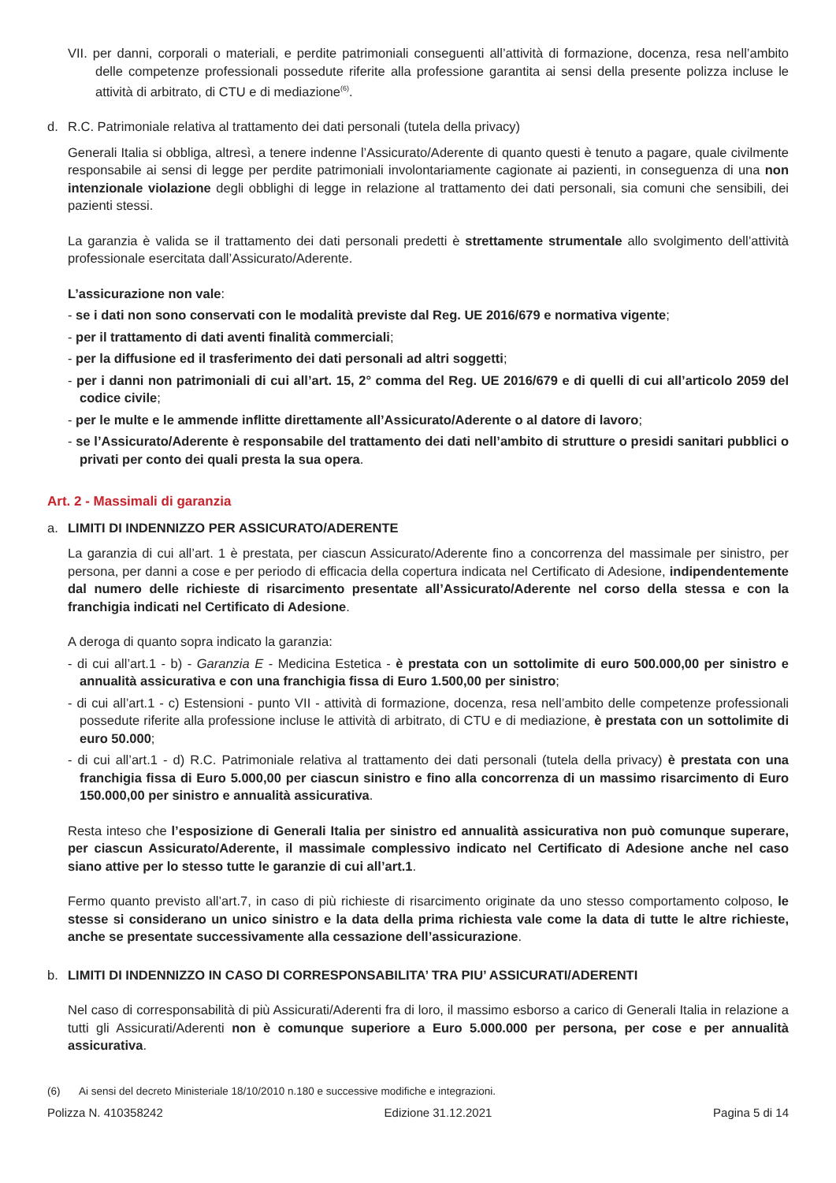VII. per danni, corporali o materiali, e perdite patrimoniali conseguenti all’attività di formazione, docenza, resa nell’ambito delle competenze professionali possedute riferite alla professione garantita ai sensi della presente polizza incluse le attività di arbitrato, di CTU e di mediazione<sup>(6)</sup>.
d. R.C. Patrimoniale relativa al trattamento dei dati personali (tutela della privacy)
Generali Italia si obbliga, altresì, a tenere indenne l’Assicurato/Aderente di quanto questi è tenuto a pagare, quale civilmente responsabile ai sensi di legge per perdite patrimoniali involontariamente cagionate ai pazienti, in conseguenza di una non intenzionale violazione degli obblighi di legge in relazione al trattamento dei dati personali, sia comuni che sensibili, dei pazienti stessi.
La garanzia è valida se il trattamento dei dati personali predetti è strettamente strumentale allo svolgimento dell’attività professionale esercitata dall’Assicurato/Aderente.
L’assicurazione non vale:
- se i dati non sono conservati con le modalità previste dal Reg. UE 2016/679 e normativa vigente;
- per il trattamento di dati aventi finalità commerciali;
- per la diffusione ed il trasferimento dei dati personali ad altri soggetti;
- per i danni non patrimoniali di cui all’art. 15, 2° comma del Reg. UE 2016/679 e di quelli di cui all’articolo 2059 del codice civile;
- per le multe e le ammende inflitte direttamente all’Assicurato/Aderente o al datore di lavoro;
- se l’Assicurato/Aderente è responsabile del trattamento dei dati nell’ambito di strutture o presidi sanitari pubblici o privati per conto dei quali presta la sua opera.
Art. 2 - Massimali di garanzia
a. LIMITI DI INDENNIZZO PER ASSICURATO/ADERENTE
La garanzia di cui all’art. 1 è prestata, per ciascun Assicurato/Aderente fino a concorrenza del massimale per sinistro, per persona, per danni a cose e per periodo di efficacia della copertura indicata nel Certificato di Adesione, indipendentemente dal numero delle richieste di risarcimento presentate all’Assicurato/Aderente nel corso della stessa e con la franchigia indicati nel Certificato di Adesione.
A deroga di quanto sopra indicato la garanzia:
- di cui all’art.1 - b) - Garanzia E - Medicina Estetica - è prestata con un sottolimite di euro 500.000,00 per sinistro e annualità assicurativa e con una franchigia fissa di Euro 1.500,00 per sinistro;
- di cui all’art.1 - c) Estensioni - punto VII - attività di formazione, docenza, resa nell’ambito delle competenze professionali possedute riferite alla professione incluse le attività di arbitrato, di CTU e di mediazione, è prestata con un sottolimite di euro 50.000;
- di cui all’art.1 - d) R.C. Patrimoniale relativa al trattamento dei dati personali (tutela della privacy) è prestata con una franchigia fissa di Euro 5.000,00 per ciascun sinistro e fino alla concorrenza di un massimo risarcimento di Euro 150.000,00 per sinistro e annualità assicurativa.
Resta inteso che l’esposizione di Generali Italia per sinistro ed annualità assicurativa non può comunque superare, per ciascun Assicurato/Aderente, il massimale complessivo indicato nel Certificato di Adesione anche nel caso siano attive per lo stesso tutte le garanzie di cui all’art.1.
Fermo quanto previsto all’art.7, in caso di più richieste di risarcimento originate da uno stesso comportamento colposo, le stesse si considerano un unico sinistro e la data della prima richiesta vale come la data di tutte le altre richieste, anche se presentate successivamente alla cessazione dell’assicurazione.
b. LIMITI DI INDENNIZZO IN CASO DI CORRESPONSABILITA’ TRA PIU’ ASSICURATI/ADERENTI
Nel caso di corresponsabilità di più Assicurati/Aderenti fra di loro, il massimo esborso a carico di Generali Italia in relazione a tutti gli Assicurati/Aderenti non è comunque superiore a Euro 5.000.000 per persona, per cose e per annualità assicurativa.
(6) Ai sensi del decreto Ministeriale 18/10/2010 n.180 e successive modifiche e integrazioni.
Polizza N. 410358242 Edizione 31.12.2021 Pagina 5 di 14